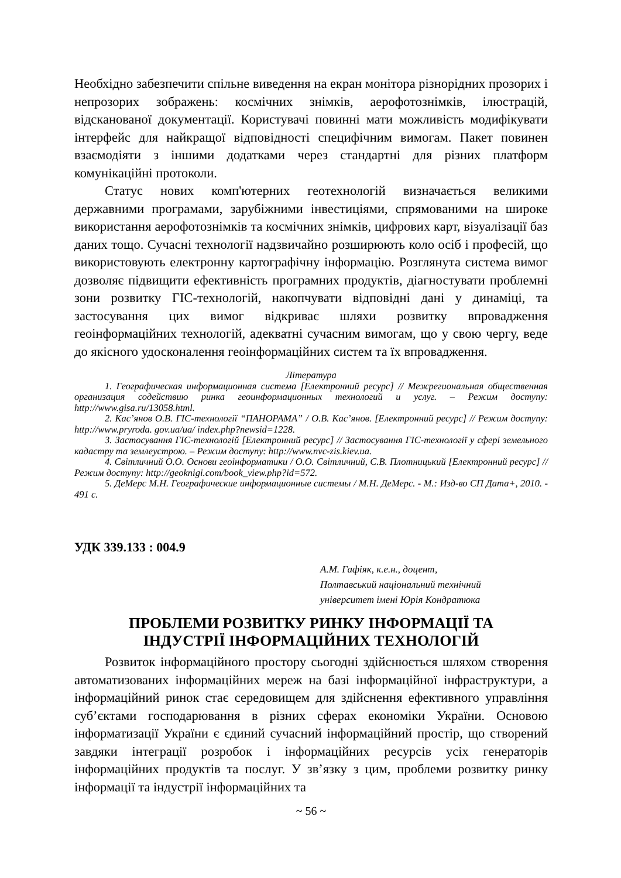Необхідно забезпечити спільне виведення на екран монітора різнорідних прозорих і непрозорих зображень: космічних знімків, аерофотознімків, ілюстрацій, відсканованої документації. Користувачі повинні мати можливість модифікувати інтерфейс для найкращої відповідності специфічним вимогам. Пакет повинен взаємодіяти з іншими додатками через стандартні для різних платформ комунікаційні протоколи.
Статус нових комп'ютерних геотехнологій визначається великими державними програмами, зарубіжними інвестиціями, спрямованими на широке використання аерофотознімків та космічних знімків, цифрових карт, візуалізації баз даних тощо. Сучасні технології надзвичайно розширюють коло осіб і професій, що використовують електронну картографічну інформацію. Розглянута система вимог дозволяє підвищити ефективність програмних продуктів, діагностувати проблемні зони розвитку ГІС-технологій, накопчувати відповідні дані у динаміці, та застосування цих вимог відкриває шляхи розвитку впровадження геоінформаційних технологій, адекватні сучасним вимогам, що у свою чергу, веде до якісного удосконалення геоінформаційних систем та їх впровадження.
Література
1. Географическая информационная система [Електронний ресурс] // Межрегиональная общественная организация содействию ринка геоинформационных технологий и услуг. – Режим доступу: http://www.gisa.ru/13058.html.
2. Кас’янов О.В. ГІС-технології “ПАНОРАМА” / О.В. Кас’янов. [Електронний ресурс] // Режим доступу: http://www.pryroda. gov.ua/ua/ index.php?newsid=1228.
3. Застосування ГІС-технологій [Електронний ресурс] // Застосування ГІС-технології у сфері земельного кадастру та землеустрою. – Режим доступу: http://www.nvc-zis.kiev.ua.
4. Світличний О.О. Основи геоінформатики / О.О. Світличний, С.В. Плотницький [Електронний ресурс] // Режим доступу: http://geoknigi.com/book_view.php?id=572.
5. ДеМерс М.Н. Географические информационные системы / М.Н. ДеМерс. - М.: Изд-во СП Дата+, 2010. - 491 с.
УДК 339.133 : 004.9
А.М. Гафіяк, к.е.н., доцент,
Полтавський національний технічний
університет імені Юрія Кондратюка
ПРОБЛЕМИ РОЗВИТКУ РИНКУ ІНФОРМАЦІЇ ТА
ІНДУСТРІЇ ІНФОРМАЦІЙНИХ ТЕХНОЛОГІЙ
Розвиток інформаційного простору сьогодні здійснюється шляхом створення автоматизованих інформаційних мереж на базі інформаційної інфраструктури, а інформаційний ринок стає середовищем для здійснення ефективного управління суб’єктами господарювання в різних сферах економіки України. Основою інформатизації України є єдиний сучасний інформаційний простір, що створений завдяки інтеграції розробок і інформаційних ресурсів усіх генераторів інформаційних продуктів та послуг. У зв’язку з цим, проблеми розвитку ринку інформації та індустрії інформаційних та
~ 56 ~